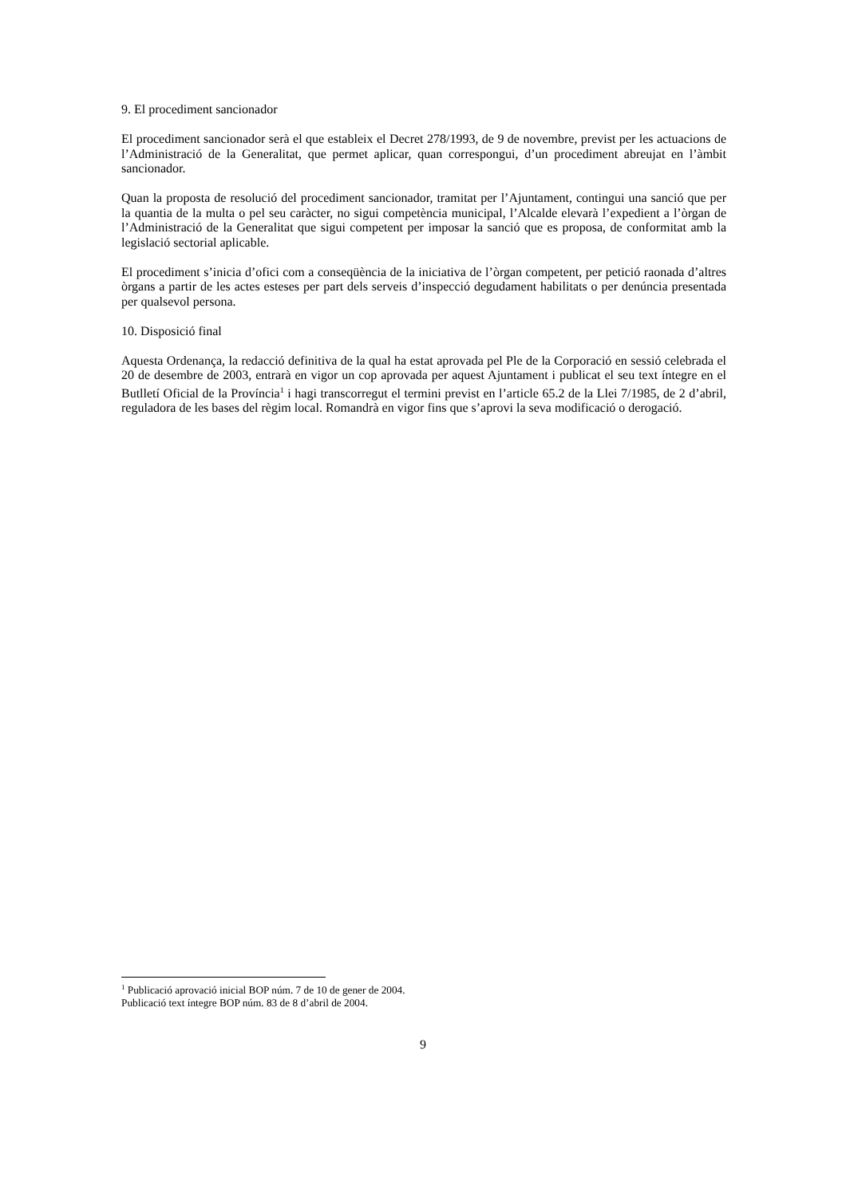9. El procediment sancionador
El procediment sancionador serà el que estableix el Decret 278/1993, de 9 de novembre, previst per les actuacions de l’Administració de la Generalitat, que permet aplicar, quan correspongui, d’un procediment abreujat en l’àmbit sancionador.
Quan la proposta de resolució del procediment sancionador, tramitat per l’Ajuntament, contingui una sanció que per la quantia de la multa o pel seu caràcter, no sigui competència municipal, l’Alcalde elevarà l’expedient a l’òrgan de l’Administració de la Generalitat que sigui competent per imposar la sanció que es proposa, de conformitat amb la legislació sectorial aplicable.
El procediment s’inicia d’ofici com a conseqüència de la iniciativa de l’òrgan competent, per petició raonada d’altres òrgans a partir de les actes esteses per part dels serveis d’inspecció degudament habilitats o per denúncia presentada per qualsevol persona.
10. Disposició final
Aquesta Ordenança, la redacció definitiva de la qual ha estat aprovada pel Ple de la Corporació en sessió celebrada el 20 de desembre de 2003, entrarà en vigor un cop aprovada per aquest Ajuntament i publicat el seu text íntegre en el Butlletí Oficial de la Província<sup>1</sup> i hagi transcorregut el termini previst en l’article 65.2 de la Llei 7/1985, de 2 d’abril, reguladora de les bases del règim local. Romandrà en vigor fins que s’aprovi la seva modificació o derogació.
<sup>1</sup> Publicació aprovació inicial BOP núm. 7 de 10 de gener de 2004.
Publicació text íntegre BOP núm. 83 de 8 d’abril de 2004.
9